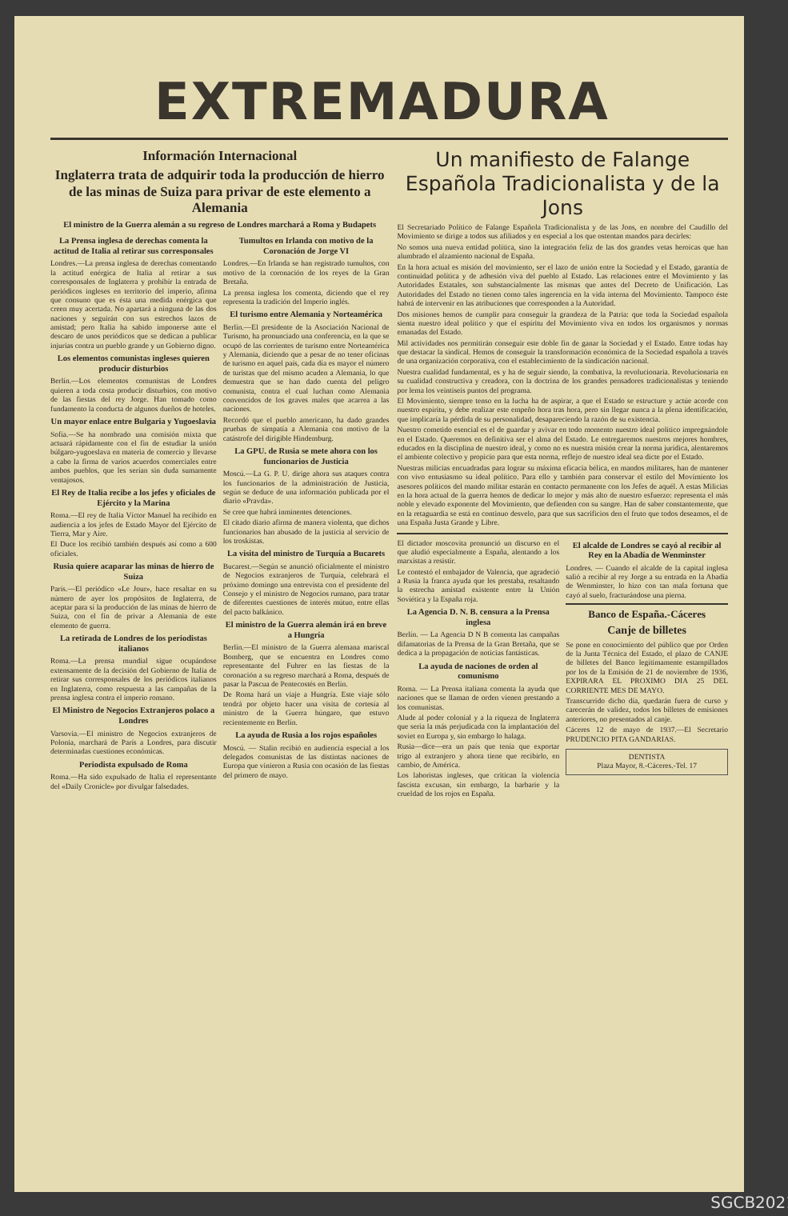EXTREMADURA
Información Internacional
Inglaterra trata de adquirir toda la producción de hierro de las minas de Suiza para privar de este elemento a Alemania
El ministro de la Guerra alemán a su regreso de Londres marchará a Roma y Budapets
La Prensa inglesa de derechas comenta la actitud de Italia al retirar sus corresponsales
Londres.—La prensa inglesa de derechas comentando la actitud enérgica de Italia al retirar a sus corresponsales de Inglaterra y prohibir la entrada de periódicos ingleses en territorio del imperio, afirma que consuno que es ésta una medida enérgica que creen muy acertada. No apartará a ninguna de las dos naciones y seguirán con sus estrechos lazos de amistad; pero Italia ha sabido imponerse ante el descaro de unos periódicos que se dedican a publicar injurias contra un pueblo grande y un Gobierno digno.
Los elementos comunistas ingleses quieren producir disturbios
Berlín.—Los elementos comunistas de Londres quieren a toda costa producir disturbios, con motivo de las fiestas del rey Jorge. Han tomado como fundamento la conducta de algunos dueños de hoteles.
Un mayor enlace entre Bulgaria y Yugoeslavia
Sofía.—Se ha nombrado una comisión mixta que actuará rápidamente con el fin de estudiar la unión búlgaro-yugoeslava en materia de comercio y llevarse a cabo la firma de varios acuerdos comerciales entre ambos pueblos, que les serían sin duda sumamente ventajosos.
El Rey de Italia recibe a los jefes y oficiales de Ejército y la Marina
Roma.—El rey de Italia Víctor Manuel ha recibido en audiencia a los jefes de Estado Mayor del Ejército de Tierra, Mar y Aire.
El Duce los recibió también después así como a 600 oficiales.
Rusia quiere acaparar las minas de hierro de Suiza
París.—El periódico «Le Jour», hace resaltar en su número de ayer los propósitos de Inglaterra, de aceptar para sí la producción de las minas de hierro de Suiza, con el fin de privar a Alemania de este elemento de guerra.
La retirada de Londres de los periodistas italianos
Roma.—La prensa mundial sigue ocupándose extensamente de la decisión del Gobierno de Italia de retirar sus corresponsales de los periódicos italianos en Inglaterra, como respuesta a las campañas de la prensa inglesa contra el imperio romano.
El Ministro de Negocios Extranjeros polaco a Londres
Varsovia.—El ministro de Negocios extranjeros de Polonia, marchará de París a Londres, para discutir determinadas cuestiones económicas.
Periodista expulsado de Roma
Roma.—Ha sido expulsado de Italia el representante del «Daily Cronicle» por divulgar falsedades.
Tumultos en Irlanda con motivo de la Coronación de Jorge VI
Londres.—En Irlanda se han registrado tumultos, con motivo de la coronación de los reyes de la Gran Bretaña.
La prensa inglesa los comenta, diciendo que el rey representa la tradición del Imperio inglés.
El turismo entre Alemania y Norteamérica
Berlín.—El presidente de la Asociación Nacional de Turismo, ha pronunciado una conferencia, en la que se ocupó de las corrientes de turismo entre Norteamérica y Alemania, diciendo que a pesar de no tener oficinas de turismo en aquel país, cada día es mayor el número de turistas que del mismo acuden a Alemania, lo que demuestra que se han dado cuenta del peligro comunista, contra el cual luchan como Alemania convencidos de los graves males que acarrea a las naciones.
Recordó que el pueblo americano, ha dado grandes pruebas de simpatía a Alemania con motivo de la catástrofe del dirigible Hindemburg.
La GPU. de Rusia se mete ahora con los funcionarios de Justicia
Moscú.—La G. P. U. dirige ahora sus ataques contra los funcionarios de la administración de Justicia, según se deduce de una información publicada por el diario «Pravda».
Se cree que habrá inminentes detenciones.
El citado diario afirma de manera violenta, que dichos funcionarios han abusado de la justicia al servicio de los troskistas.
La visita del ministro de Turquía a Bucarets
Bucarest.—Según se anunció oficialmente el ministro de Negocios extranjeros de Turquía, celebrará el próximo domingo una entrevista con el presidente del Consejo y el ministro de Negocios rumano, para tratar de diferentes cuestiones de interés mútuo, entre ellas del pacto balkánico.
El ministro de la Guerra alemán irá en breve a Hungría
Berlín.—El ministro de la Guerra alemana mariscal Bomberg, que se encuentra en Londres como representante del Fuhrer en las fiestas de la coronación a su regreso marchará a Roma, después de pasar la Pascua de Pentecostés en Berlín.
De Roma hará un viaje a Hungría. Este viaje sólo tendrá por objeto hacer una visita de cortesía al ministro de la Guerra húngaro, que estuvo recientemente en Berlín.
La ayuda de Rusia a los rojos españoles
Moscú. — Stalin recibió en audiencia especial a los delegados comunistas de las distintas naciones de Europa que vinieron a Rusia con ocasión de las fiestas del primero de mayo.
Un manifiesto de Falange Española Tradicionalista y de la Jons
El Secretariado Político de Falange Española Tradicionalista y de las Jons, en nombre del Caudillo del Movimiento se dirige a todos sus afiliados y en especial a los que ostentan mandos para decirles:
No somos una nueva entidad política, sino la integración feliz de las dos grandes vetas heroicas que han alumbrado el alzamiento nacional de España.
En la hora actual es misión del movimiento, ser el lazo de unión entre la Sociedad y el Estado, garantía de continuidad política y de adhesión viva del pueblo al Estado. Las relaciones entre el Movimiento y las Autoridades Estatales, son substancialmente las mismas que antes del Decreto de Unificación. Las Autoridades del Estado no tienen como tales ingerencia en la vida interna del Movimiento. Tampoco éste habrá de intervenir en las atribuciones que corresponden a la Autoridad.
Dos misiones hemos de cumplir para conseguir la grandeza de la Patria: que toda la Sociedad española sienta nuestro ideal político y que el espíritu del Movimiento viva en todos los organismos y normas emanadas del Estado.
Mil actividades nos permitirán conseguir este doble fin de ganar la Sociedad y el Estado. Entre todas hay que destacar la sindical. Hemos de conseguir la transformación económica de la Sociedad española a través de una organización corporativa, con el establecimiento de la sindicación nacional.
Nuestra cualidad fundamental, es y ha de seguir siendo, la combativa, la revolucionaria. Revolucionaria en su cualidad constructiva y creadora, con la doctrina de los grandes pensadores tradicionalistas y teniendo por lema los veintiseis puntos del programa.
El Movimiento, siempre tenso en la lucha ha de aspirar, a que el Estado se estructure y actúe acorde con nuestro espíritu, y debe realizar este empeño hora tras hora, pero sin llegar nunca a la plena identificación, que implicaría la pérdida de su personalidad, desapareciendo la razón de su existencia.
Nuestro cometido esencial es el de guardar y avivar en todo momento nuestro ideal político impregnándole en el Estado. Queremos en definitiva ser el alma del Estado. Le entregaremos nuestros mejores hombres, educados en la disciplina de nuestro ideal, y como no es nuestra misión crear la norma jurídica, alentaremos el ambiente colectivo y propicio para que esta norma, reflejo de nuestro ideal sea dicte por el Estado.
Nuestras milicias encuadradas para lograr su máxima eficacia bélica, en mandos militares, han de mantener con vivo entusiasmo su ideal político. Para ello y también para conservar el estilo del Movimiento los asesores políticos del mando militar estarán en contacto permanente con los Jefes de aquél. A estas Milicias en la hora actual de la guerra hemos de dedicar lo mejor y más alto de nuestro esfuerzo: representa el más noble y elevado exponente del Movimiento, que defienden con su sangre. Han de saber constantemente, que en la retaguardia se está en continuo desvelo, para que sus sacrificios den el fruto que todos deseamos, el de una España Justa Grande y Libre.
El dictador moscovita pronunció un discurso en el que aludió especialmente a España, alentando a los marxistas a resistir.
Le contestó el embajador de Valencia, que agradeció a Rusia la franca ayuda que les prestaba, resaltando la estrecha amistad existente entre la Unión Soviética y la España roja.
La Agencia D. N. B. censura a la Prensa inglesa
Berlín. — La Agencia D N B comenta las campañas difamatorias de la Prensa de la Gran Bretaña, que se dedica a la propagación de noticias fantásticas.
La ayuda de naciones de orden al comunismo
Roma. — La Prensa italiana comenta la ayuda que naciones que se llaman de orden vienen prestando a los comunistas.
Alude al poder colonial y a la riqueza de Inglaterra que sería la más perjudicada con la implantación del soviet en Europa y, sin embargo lo halaga.
Rusia—dice—era un país que tenía que exportar trigo al extranjero y ahora tiene que recibirlo, en cambio, de América.
Los laboristas ingleses, que critican la violencia fascista excusan, sin embargo, la barbarie y la crueldad de los rojos en España.
El alcalde de Londres se cayó al recibir al Rey en la Abadía de Wenminster
Londres. — Cuando el alcalde de la capital inglesa salió a recibir al rey Jorge a su entrada en la Abadía de Wenminster, lo hizo con tan mala fortuna que cayó al suelo, fracturándose una pierna.
Banco de España.-Cáceres
Canje de billetes
Se pone en conocimiento del público que por Orden de la Junta Técnica del Estado, el plazo de CANJE de billetes del Banco legítimamente estampillados por los de la Emisión de 21 de noviembre de 1936, EXPIRARA EL PROXIMO DIA 25 DEL CORRIENTE MES DE MAYO.
Transcurrido dicho día, quedarán fuera de curso y carecerán de validez, todos los billetes de emisiones anteriores, no presentados al canje.
Cáceres 12 de mayo de 1937.—El Secretario PRUDENCIO PITA GANDARIAS.
DENTISTA
Plaza Mayor, 8.-Cáceres.-Tel. 17
SGCB2021